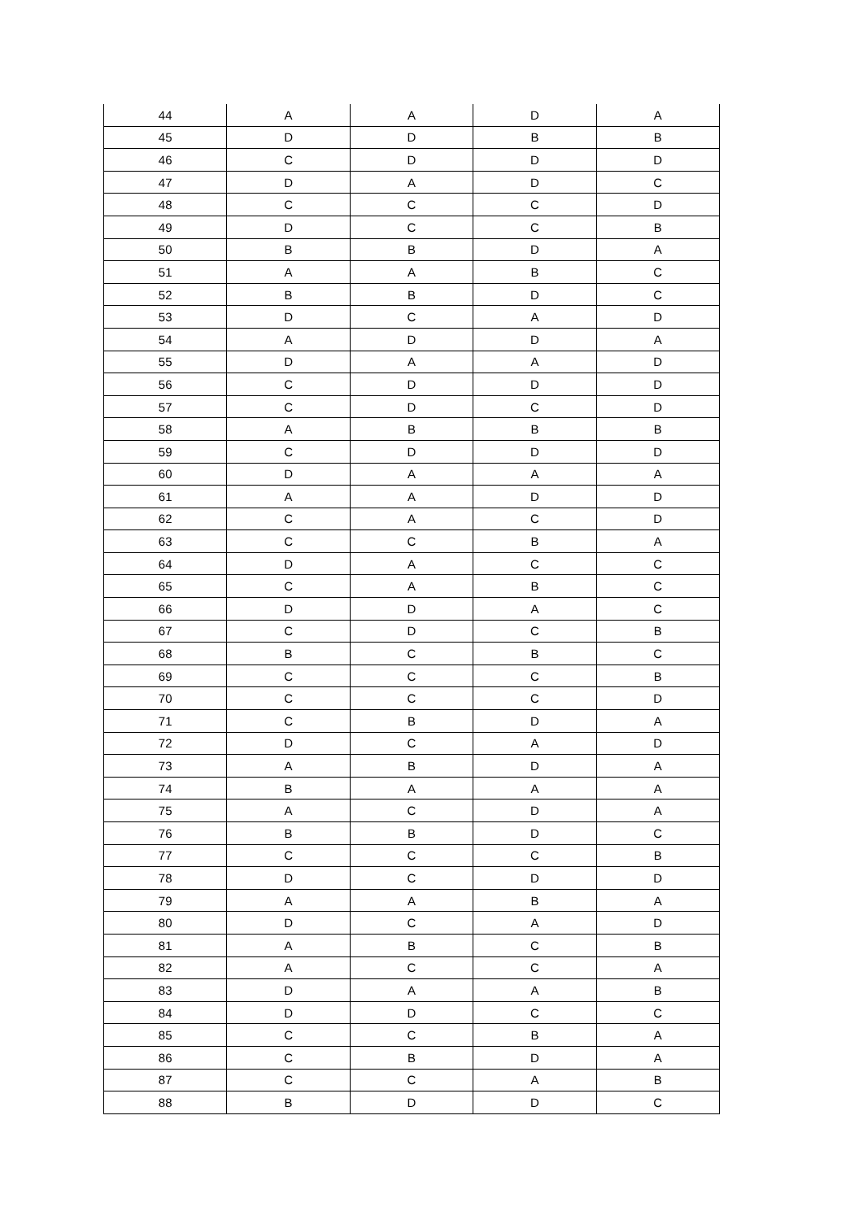| 44 | A | A | D | A |
| 45 | D | D | B | B |
| 46 | C | D | D | D |
| 47 | D | A | D | C |
| 48 | C | C | C | D |
| 49 | D | C | C | B |
| 50 | B | B | D | A |
| 51 | A | A | B | C |
| 52 | B | B | D | C |
| 53 | D | C | A | D |
| 54 | A | D | D | A |
| 55 | D | A | A | D |
| 56 | C | D | D | D |
| 57 | C | D | C | D |
| 58 | A | B | B | B |
| 59 | C | D | D | D |
| 60 | D | A | A | A |
| 61 | A | A | D | D |
| 62 | C | A | C | D |
| 63 | C | C | B | A |
| 64 | D | A | C | C |
| 65 | C | A | B | C |
| 66 | D | D | A | C |
| 67 | C | D | C | B |
| 68 | B | C | B | C |
| 69 | C | C | C | B |
| 70 | C | C | C | D |
| 71 | C | B | D | A |
| 72 | D | C | A | D |
| 73 | A | B | D | A |
| 74 | B | A | A | A |
| 75 | A | C | D | A |
| 76 | B | B | D | C |
| 77 | C | C | C | B |
| 78 | D | C | D | D |
| 79 | A | A | B | A |
| 80 | D | C | A | D |
| 81 | A | B | C | B |
| 82 | A | C | C | A |
| 83 | D | A | A | B |
| 84 | D | D | C | C |
| 85 | C | C | B | A |
| 86 | C | B | D | A |
| 87 | C | C | A | B |
| 88 | B | D | D | C |